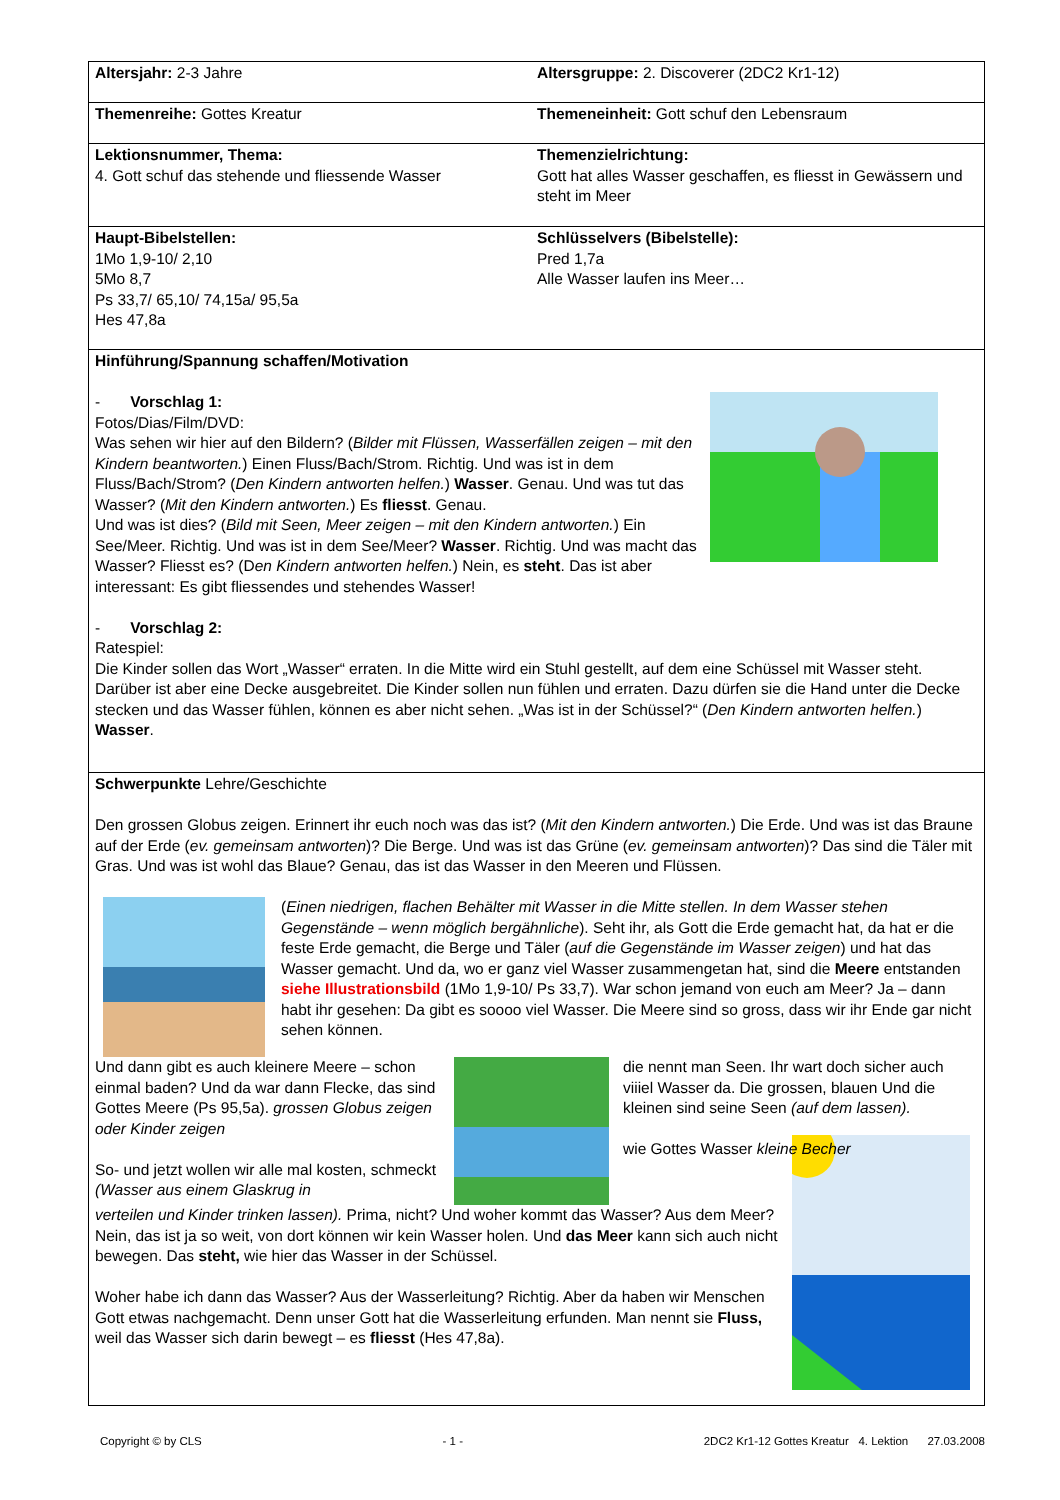| Altersjahr: 2-3 Jahre | Altersgruppe: 2. Discoverer (2DC2 Kr1-12) |
| Themenreihe: Gottes Kreatur | Themeneinheit: Gott schuf den Lebensraum |
| Lektionsnummer, Thema: 4. Gott schuf das stehende und fliessende Wasser | Themenzielrichtung: Gott hat alles Wasser geschaffen, es fliesst in Gewässern und steht im Meer |
| Haupt-Bibelstellen: 1Mo 1,9-10/ 2,10 5Mo 8,7 Ps 33,7/ 65,10/ 74,15a/ 95,5a Hes 47,8a | Schlüsselvers (Bibelstelle): Pred 1,7a Alle Wasser laufen ins Meer… |
| Hinführung/Spannung schaffen/Motivation - Vorschlag 1: Fotos/Dias/Film/DVD: Was sehen wir hier auf den Bildern? ( Bilder mit Flüssen, Wasserfällen zeigen – mit den Kindern beantworten. ) Einen Fluss/Bach/Strom. Richtig. Und was ist in dem Fluss/Bach/Strom? ( Den Kindern antworten helfen. ) Wasser . Genau. Und was tut das Wasser? ( Mit den Kindern antworten. ) Es fliesst . Genau. Und was ist dies? ( Bild mit Seen, Meer zeigen – mit den Kindern antworten. ) Ein See/Meer. Richtig. Und was ist in dem See/Meer? Wasser . Richtig. Und was macht das Wasser? Fliesst es? (D en Kindern antworten helfen. ) Nein, es steht . Das ist aber interessant: Es gibt fliessendes und stehendes Wasser! - Vorschlag 2: Ratespiel: Die Kinder sollen das Wort „Wasser“ erraten. In die Mitte wird ein Stuhl gestellt, auf dem eine Schüssel mit Wasser steht. Darüber ist aber eine Decke ausgebreitet. Die Kinder sollen nun fühlen und erraten. Dazu dürfen sie die Hand unter die Decke stecken und das Wasser fühlen, können es aber nicht sehen. „Was ist in der Schüssel?“ ( Den Kindern antworten helfen. ) Wasser . | |
| Schwerpunkte Lehre/Geschichte Den grossen Globus zeigen. Erinnert ihr euch noch was das ist? ( Mit den Kindern antworten. ) Die Erde. Und was ist das Braune auf der Erde ( ev. gemeinsam antworten )? Die Berge. Und was ist das Grüne ( ev. gemeinsam antworten )? Das sind die Täler mit Gras. Und was ist wohl das Blaue? Genau, das ist das Wasser in den Meeren und Flüssen. ( Einen niedrigen, flachen Behälter mit Wasser in die Mitte stellen. In dem Wasser stehen Gegenstände – wenn möglich bergähnliche ). Seht ihr, als Gott die Erde gemacht hat, da hat er die feste Erde gemacht, die Berge und Täler ( auf die Gegenstände im Wasser zeigen ) und hat das Wasser gemacht. Und da, wo er ganz viel Wasser zusammengetan hat, sind die Meere entstanden siehe Illustrationsbild (1Mo 1,9-10/ Ps 33,7). War schon jemand von euch am Meer? Ja – dann habt ihr gesehen: Da gibt es soooo viel Wasser. Die Meere sind so gross, dass wir ihr Ende gar nicht sehen können. Und dann gibt es auch kleinere Meere – schon einmal baden? Und da war dann Flecke, das sind Gottes Meere (Ps 95,5a). grossen Globus zeigen oder Kinder zeigen So- und jetzt wollen wir alle mal kosten, schmeckt (Wasser aus einem Glaskrug in die nennt man Seen. Ihr wart doch sicher auch viiiel Wasser da. Die grossen, blauen Und die kleinen sind seine Seen (auf dem lassen). wie Gottes Wasser kleine Becher verteilen und Kinder trinken lassen). Prima, nicht? Und woher kommt das Wasser? Aus dem Meer? Nein, das ist ja so weit, von dort können wir kein Wasser holen. Und das Meer kann sich auch nicht bewegen. Das steht, wie hier das Wasser in der Schüssel. Woher habe ich dann das Wasser? Aus der Wasserleitung? Richtig. Aber da haben wir Menschen Gott etwas nachgemacht. Denn unser Gott hat die Wasserleitung erfunden. Man nennt sie Fluss, weil das Wasser sich darin bewegt – es fliesst (Hes 47,8a). | |
Copyright © by CLS - 1 - 2DC2 Kr1-12 Gottes Kreatur 4. Lektion 27.03.2008